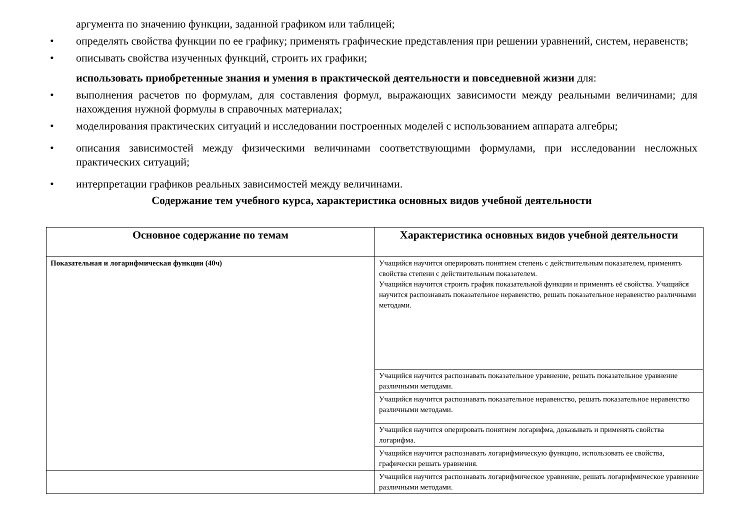аргумента по значению функции, заданной графиком или таблицей;
• определять свойства функции по ее графику; применять графические представления при решении уравнений, систем, неравенств;
• описывать свойства изученных функций, строить их графики;
использовать приобретенные знания и умения в практической деятельности и повседневной жизни для:
• выполнения расчетов по формулам, для составления формул, выражающих зависимости между реальными величинами; для нахождения нужной формулы в справочных материалах;
• моделирования практических ситуаций и исследовании построенных моделей с использованием аппарата алгебры;
• описания зависимостей между физическими величинами соответствующими формулами, при исследовании несложных практических ситуаций;
• интерпретации графиков реальных зависимостей между величинами.
Содержание тем учебного курса, характеристика основных видов учебной деятельности
| Основное содержание по темам | Характеристика основных видов учебной деятельности |
| --- | --- |
| Показательная и логарифмическая функции (40ч) | Учащийся научится оперировать понятием степень с действительным показателем, применять свойства степени с действительным показателем. Учащийся научится строить график показательной функции и применять её свойства. Учащийся научится распознавать показательное неравенство, решать показательное неравенство различными методами. |
| | Учащийся научится распознавать показательное уравнение, решать показательное уравнение различными методами. |
| | Учащийся научится распознавать показательное неравенство, решать показательное неравенство различными методами. |
| | Учащийся научится оперировать понятием логарифма, доказывать и применять свойства логарифма. |
| | Учащийся научится распознавать логарифмическую функцию, использовать ее свойства, графически решать уравнения. |
| | Учащийся научится распознавать логарифмическое уравнение, решать логарифмическое уравнение различными методами. |